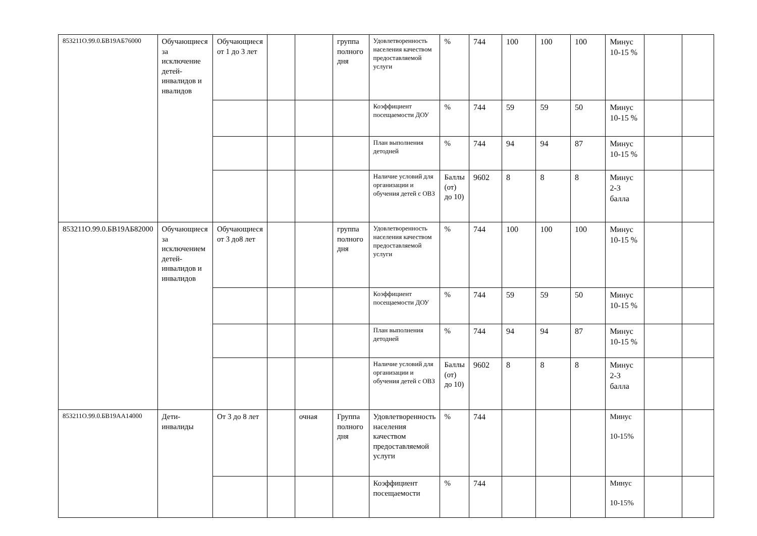| 853211О.99.0.БВ19АБ76000 | Обучающиеся за исключение детей-инвалидов и нвалидов | Обучающиеся от 1 до 3 лет | | | группа полного дня | Удовлетворенность населения качеством предоставляемой услуги | % | 744 | 100 | 100 | 100 | Минус 10-15 % | | |
| | | | | | | Коэффициент посещаемости ДОУ | % | 744 | 59 | 59 | 50 | Минус 10-15 % | | |
| | | | | | | План выполнения детодней | % | 744 | 94 | 94 | 87 | Минус 10-15 % | | |
| | | | | | | Наличие условий для организации и обучения детей с ОВЗ | Баллы (от) до 10) | 9602 | 8 | 8 | 8 | Минус 2-3 балла | | |
| 853211О.99.0.БВ19АБ82000 | Обучающиеся за исключением детей-инвалидов и инвалидов | Обучающиеся от 3 до8 лет | | | группа полного дня | Удовлетворенность населения качеством предоставляемой услуги | % | 744 | 100 | 100 | 100 | Минус 10-15 % | | |
| | | | | | | Коэффициент посещаемости ДОУ | % | 744 | 59 | 59 | 50 | Минус 10-15 % | | |
| | | | | | | План выполнения детодней | % | 744 | 94 | 94 | 87 | Минус 10-15 % | | |
| | | | | | | Наличие условий для организации и обучения детей с ОВЗ | Баллы (от) до 10) | 9602 | 8 | 8 | 8 | Минус 2-3 балла | | |
| 853211О.99.0.БВ19АА14000 | Дети-инвалиды | От 3 до 8 лет | | очная | Группа полного дня | Удовлетворенность населения качеством предоставляемой услуги | % | 744 | | | | Минус 10-15% | | |
| | | | | | | Коэффициент посещаемости | % | 744 | | | | Минус 10-15% | | |